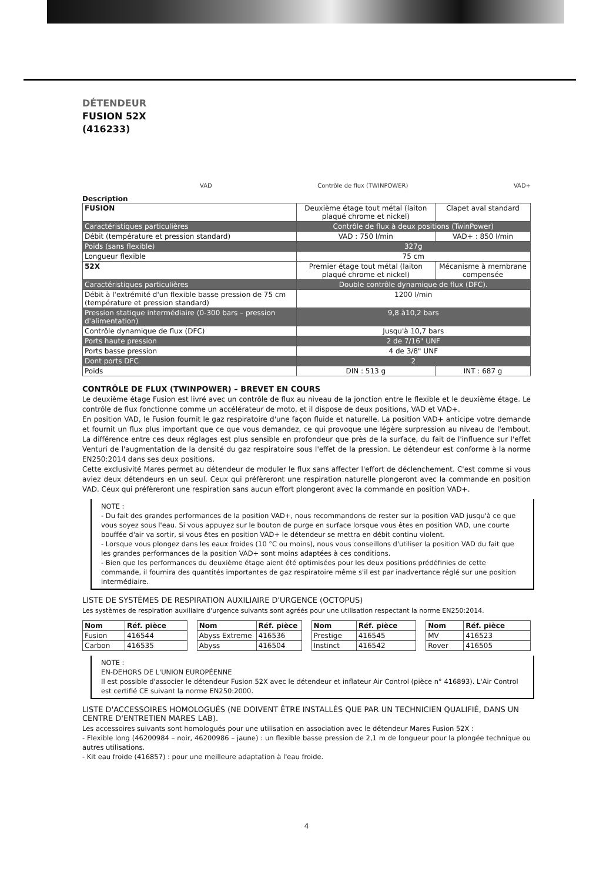DÉTENDEUR
FUSION 52X
(416233)
VAD Contrôle de flux (TWINPOWER) VAD+
Description
| FUSION | Deuxième étage tout métal (laiton plaqué chrome et nickel) | Clapet aval standard |
| Caractéristiques particulières | Contrôle de flux à deux positions (TwinPower) | |
| Débit (température et pression standard) | VAD : 750 l/min | VAD+ : 850 l/min |
| Poids (sans flexible) | 327g | |
| Longueur flexible | 75 cm | |
| 52X | Premier étage tout métal (laiton plaqué chrome et nickel) | Mécanisme à membrane compensée |
| Caractéristiques particulières | Double contrôle dynamique de flux (DFC). | |
| Débit à l'extrémité d'un flexible basse pression de 75 cm (température et pression standard) | 1200 l/min | |
| Pression statique intermédiaire (0-300 bars – pression d'alimentation) | 9,8 à10,2 bars | |
| Contrôle dynamique de flux (DFC) | Jusqu'à 10,7 bars | |
| Ports haute pression | 2 de 7/16" UNF | |
| Ports basse pression | 4 de 3/8" UNF | |
| Dont ports DFC | 2 | |
| Poids | DIN : 513 g | INT : 687 g |
CONTRÔLE DE FLUX (TWINPOWER) – BREVET EN COURS
Le deuxième étage Fusion est livré avec un contrôle de flux au niveau de la jonction entre le flexible et le deuxième étage. Le contrôle de flux fonctionne comme un accélérateur de moto, et il dispose de deux positions, VAD et VAD+.
En position VAD, le Fusion fournit le gaz respiratoire d'une façon fluide et naturelle. La position VAD+ anticipe votre demande et fournit un flux plus important que ce que vous demandez, ce qui provoque une légère surpression au niveau de l'embout. La différence entre ces deux réglages est plus sensible en profondeur que près de la surface, du fait de l'influence sur l'effet Venturi de l'augmentation de la densité du gaz respiratoire sous l'effet de la pression. Le détendeur est conforme à la norme EN250:2014 dans ses deux positions.
Cette exclusivité Mares permet au détendeur de moduler le flux sans affecter l'effort de déclenchement. C'est comme si vous aviez deux détendeurs en un seul. Ceux qui préfèreront une respiration naturelle plongeront avec la commande en position VAD. Ceux qui préfèreront une respiration sans aucun effort plongeront avec la commande en position VAD+.
NOTE :
- Du fait des grandes performances de la position VAD+, nous recommandons de rester sur la position VAD jusqu'à ce que vous soyez sous l'eau. Si vous appuyez sur le bouton de purge en surface lorsque vous êtes en position VAD, une courte bouffée d'air va sortir, si vous êtes en position VAD+ le détendeur se mettra en débit continu violent.
- Lorsque vous plongez dans les eaux froides (10 °C ou moins), nous vous conseillons d'utiliser la position VAD du fait que les grandes performances de la position VAD+ sont moins adaptées à ces conditions.
- Bien que les performances du deuxième étage aient été optimisées pour les deux positions prédéfinies de cette commande, il fournira des quantités importantes de gaz respiratoire même s'il est par inadvertance réglé sur une position intermédiaire.
LISTE DE SYSTÈMES DE RESPIRATION AUXILIAIRE D'URGENCE (OCTOPUS)
Les systèmes de respiration auxiliaire d'urgence suivants sont agréés pour une utilisation respectant la norme EN250:2014.
| Nom | Réf. pièce |
| --- | --- |
| Fusion | 416544 |
| Carbon | 416535 |
| Nom | Réf. pièce |
| --- | --- |
| Abyss Extreme | 416536 |
| Abyss | 416504 |
| Nom | Réf. pièce |
| --- | --- |
| Prestige | 416545 |
| Instinct | 416542 |
| Nom | Réf. pièce |
| --- | --- |
| MV | 416523 |
| Rover | 416505 |
NOTE :
EN-DEHORS DE L'UNION EUROPÉENNE
Il est possible d'associer le détendeur Fusion 52X avec le détendeur et inflateur Air Control (pièce n° 416893). L'Air Control est certifié CE suivant la norme EN250:2000.
LISTE D'ACCESSOIRES HOMOLOGUÉS (NE DOIVENT ÊTRE INSTALLÉS QUE PAR UN TECHNICIEN QUALIFIÉ, DANS UN CENTRE D'ENTRETIEN MARES LAB).
Les accessoires suivants sont homologués pour une utilisation en association avec le détendeur Mares Fusion 52X :
- Flexible long (46200984 – noir, 46200986 – jaune) : un flexible basse pression de 2,1 m de longueur pour la plongée technique ou autres utilisations.
- Kit eau froide (416857) : pour une meilleure adaptation à l'eau froide.
4